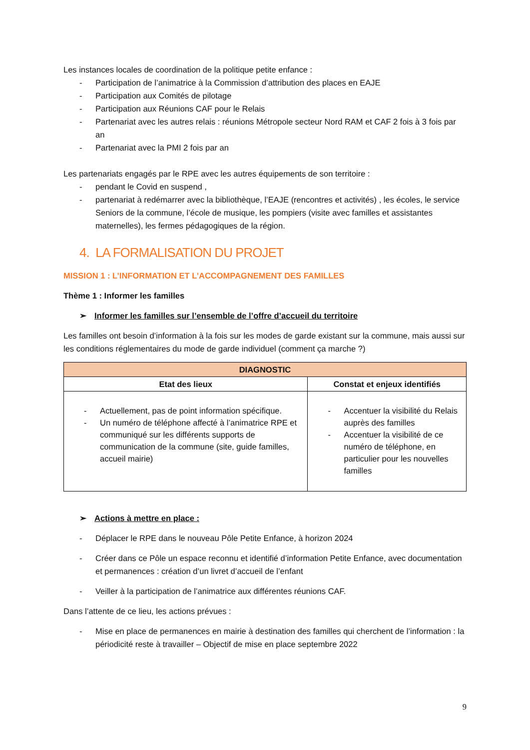Les instances locales de coordination de la politique petite enfance :
- Participation de l’animatrice à la Commission d’attribution des places en EAJE
- Participation aux Comités de pilotage
- Participation aux Réunions CAF pour le Relais
- Partenariat avec les autres relais : réunions Métropole secteur Nord RAM et CAF 2 fois à 3 fois par an
- Partenariat avec la PMI 2 fois par an
Les partenariats engagés par le RPE avec les autres équipements de son territoire :
- pendant le Covid en suspend ,
- partenariat à redémarrer avec la bibliothèque, l’EAJE (rencontres et activités) , les écoles, le service Seniors de la commune, l’école de musique, les pompiers (visite avec familles et assistantes maternelles), les fermes pédagogiques de la région.
4. LA FORMALISATION DU PROJET
MISSION 1 : L’INFORMATION ET L’ACCOMPAGNEMENT DES FAMILLES
Thème 1 : Informer les familles
➢ Informer les familles sur l’ensemble de l’offre d’accueil du territoire
Les familles ont besoin d’information à la fois sur les modes de garde existant sur la commune, mais aussi sur les conditions réglementaires du mode de garde individuel (comment ça marche ?)
| DIAGNOSTIC | |
| --- | --- |
| Etat des lieux | Constat et enjeux identifiés |
| - Actuellement, pas de point information spécifique. - Un numéro de téléphone affecté à l’animatrice RPE et communiqué sur les différents supports de communication de la commune (site, guide familles, accueil mairie) | - Accentuer la visibilité du Relais auprès des familles - Accentuer la visibilité de ce numéro de téléphone, en particulier pour les nouvelles familles |
➢ Actions à mettre en place :
- Déplacer le RPE dans le nouveau Pôle Petite Enfance, à horizon 2024
- Créer dans ce Pôle un espace reconnu et identifié d’information Petite Enfance, avec documentation et permanences : création d’un livret d’accueil de l’enfant
- Veiller à la participation de l’animatrice aux différentes réunions CAF.
Dans l’attente de ce lieu, les actions prévues :
- Mise en place de permanences en mairie à destination des familles qui cherchent de l’information : la périodicité reste à travailler – Objectif de mise en place septembre 2022
9